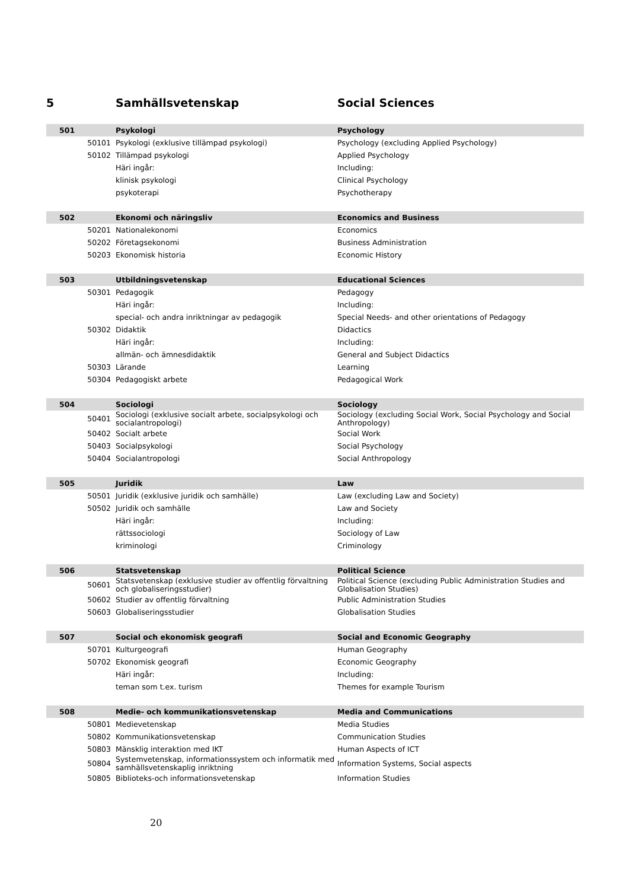| 5 | | Samhällsvetenskap | Social Sciences |
| 501 | | Psykologi | Psychology |
| | 50101 | Psykologi (exklusive tillämpad psykologi) | Psychology (excluding Applied Psychology) |
| | 50102 | Tillämpad psykologi | Applied Psychology |
| | | Häri ingår: | Including: |
| | | klinisk psykologi | Clinical Psychology |
| | | psykoterapi | Psychotherapy |
| 502 | | Ekonomi och näringsliv | Economics and Business |
| | 50201 | Nationalekonomi | Economics |
| | 50202 | Företagsekonomi | Business Administration |
| | 50203 | Ekonomisk historia | Economic History |
| 503 | | Utbildningsvetenskap | Educational Sciences |
| | 50301 | Pedagogik | Pedagogy |
| | | Häri ingår: | Including: |
| | | special- och andra inriktningar av pedagogik | Special Needs- and other orientations of Pedagogy |
| | 50302 | Didaktik | Didactics |
| | | Häri ingår: | Including: |
| | | allmän- och ämnesdidaktik | General and Subject Didactics |
| | 50303 | Lärande | Learning |
| | 50304 | Pedagogiskt arbete | Pedagogical Work |
| 504 | | Sociologi | Sociology |
| | 50401 | Sociologi (exklusive socialt arbete, socialpsykologi och socialantropologi) | Sociology (excluding Social Work, Social Psychology and Social Anthropology) |
| | 50402 | Socialt arbete | Social Work |
| | 50403 | Socialpsykologi | Social Psychology |
| | 50404 | Socialantropologi | Social Anthropology |
| 505 | | Juridik | Law |
| | 50501 | Juridik (exklusive juridik och samhälle) | Law (excluding Law and Society) |
| | 50502 | Juridik och samhälle | Law and Society |
| | | Häri ingår: | Including: |
| | | rättssociologi | Sociology of Law |
| | | kriminologi | Criminology |
| 506 | | Statsvetenskap | Political Science |
| | 50601 | Statsvetenskap (exklusive studier av offentlig förvaltning och globaliseringsstudier) | Political Science (excluding Public Administration Studies and Globalisation Studies) |
| | 50602 | Studier av offentlig förvaltning | Public Administration Studies |
| | 50603 | Globaliseringsstudier | Globalisation Studies |
| 507 | | Social och ekonomisk geografi | Social and Economic Geography |
| | 50701 | Kulturgeografi | Human Geography |
| | 50702 | Ekonomisk geografi | Economic Geography |
| | | Häri ingår: | Including: |
| | | teman som t.ex. turism | Themes for example Tourism |
| 508 | | Medie- och kommunikationsvetenskap | Media and Communications |
| | 50801 | Medievetenskap | Media Studies |
| | 50802 | Kommunikationsvetenskap | Communication Studies |
| | 50803 | Mänsklig interaktion med IKT | Human Aspects of ICT |
| | 50804 | Systemvetenskap, informationssystem och informatik med samhällsvetenskaplig inriktning | Information Systems, Social aspects |
| | 50805 | Biblioteks-och informationsvetenskap | Information Studies |
20